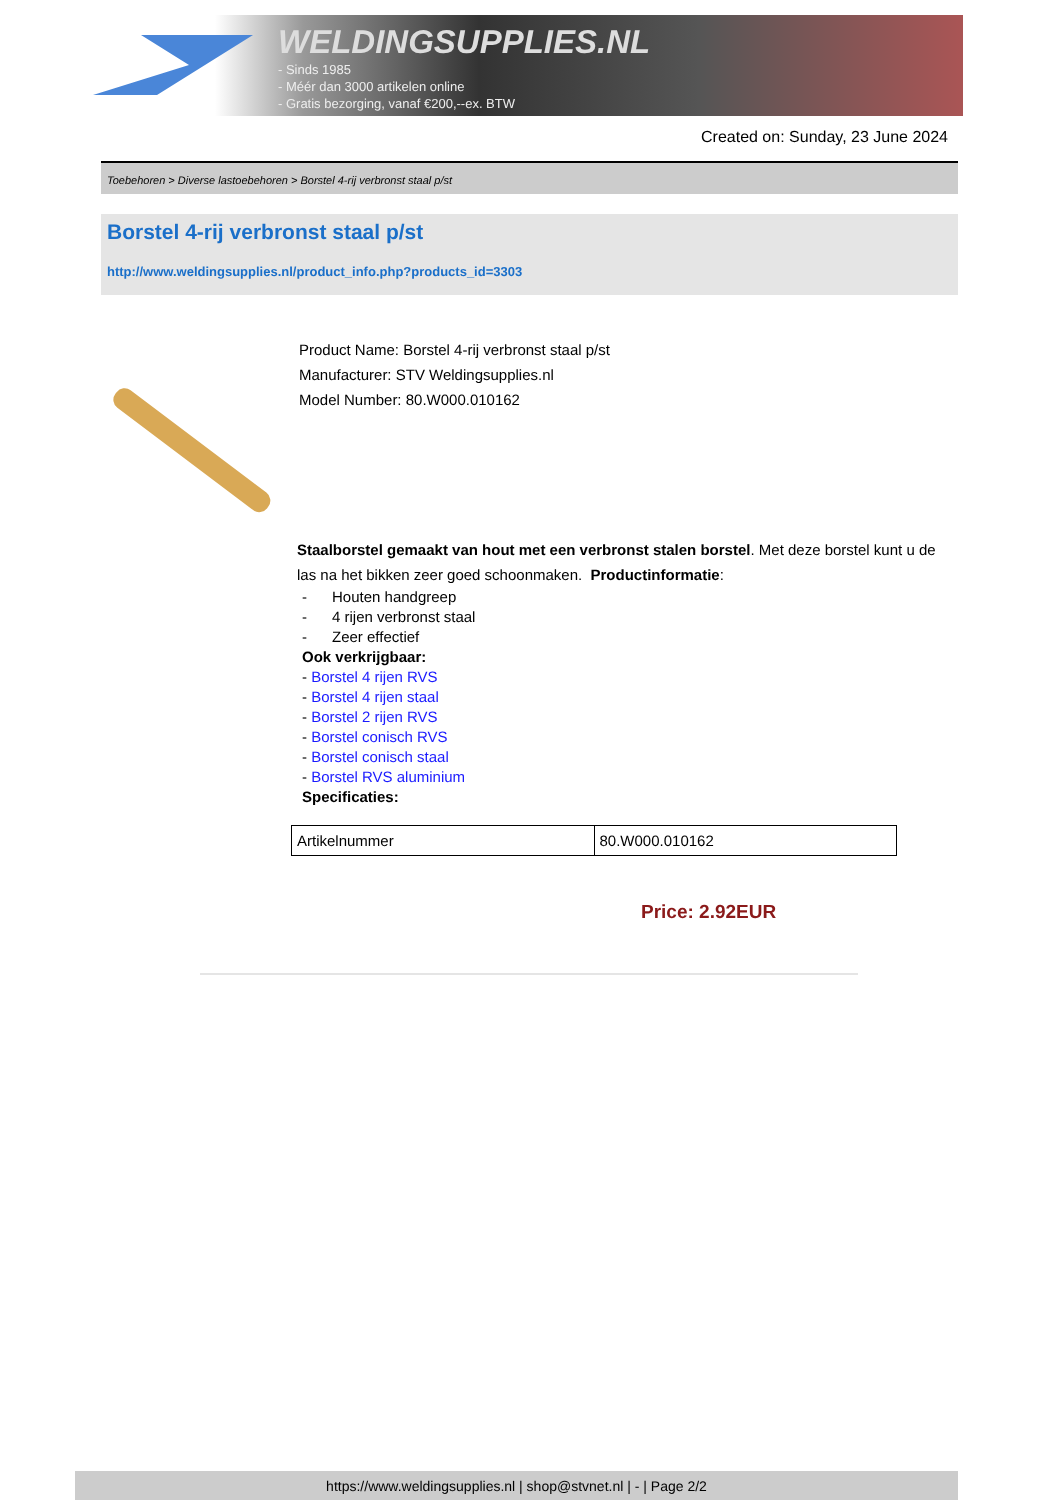WELDINGSUPPLIES.NL
- Sinds 1985
- Méér dan 3000 artikelen online
- Gratis bezorging, vanaf €200,--ex. BTW
Created on: Sunday, 23 June 2024
Toebehoren > Diverse lastoebehoren > Borstel 4-rij verbronst staal p/st
Borstel 4-rij verbronst staal p/st
http://www.weldingsupplies.nl/product_info.php?products_id=3303
Product Name: Borstel 4-rij verbronst staal p/st
Manufacturer: STV Weldingsupplies.nl
Model Number: 80.W000.010162
Staalborstel gemaakt van hout met een verbronst stalen borstel. Met deze borstel kunt u de las na het bikken zeer goed schoonmaken. Productinformatie:
- Houten handgreep
- 4 rijen verbronst staal
- Zeer effectief
Ook verkrijgbaar:
- Borstel 4 rijen RVS
- Borstel 4 rijen staal
- Borstel 2 rijen RVS
- Borstel conisch RVS
- Borstel conisch staal
- Borstel RVS aluminium
Specificaties:
| Artikelnummer | 80.W000.010162 |
Price: 2.92EUR
https://www.weldingsupplies.nl | shop@stvnet.nl | - | Page 2/2